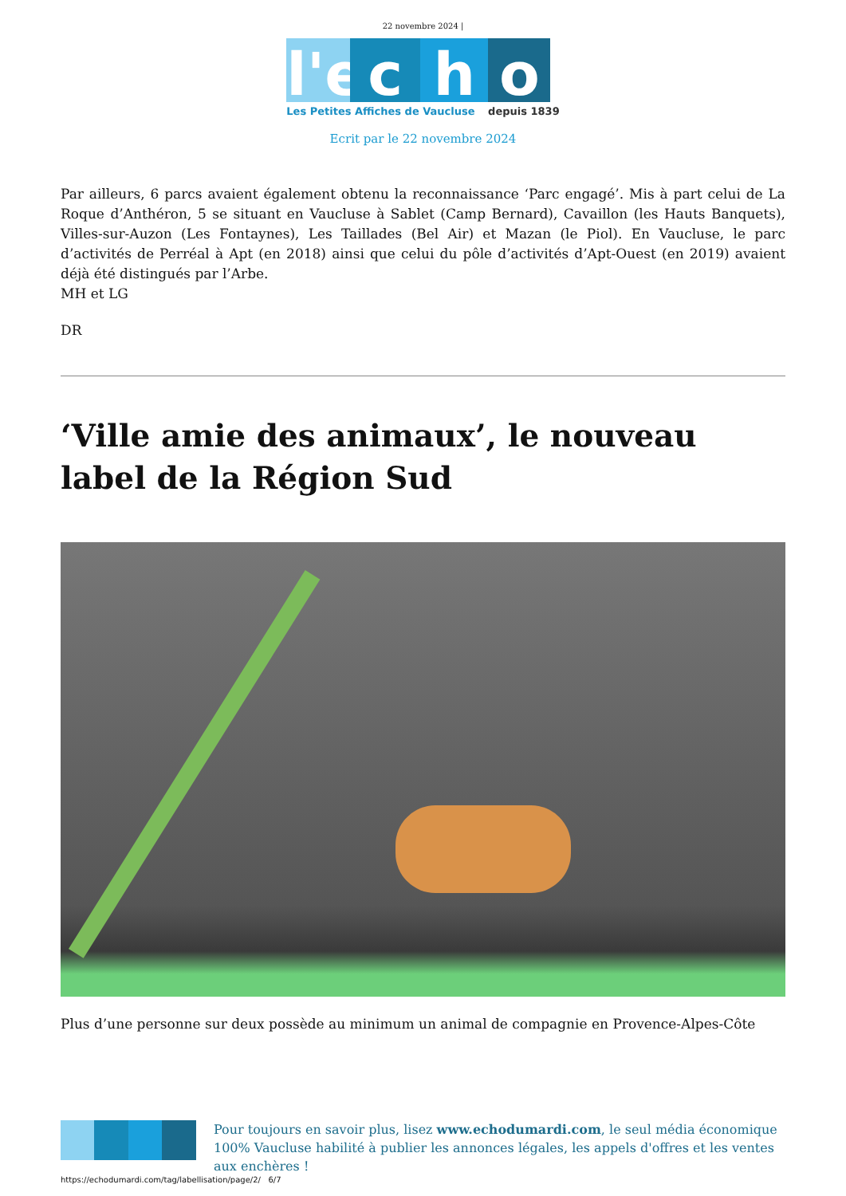22 novembre 2024 |
l'e c h o
Les Petites Affiches de Vaucluse depuis 1839
Ecrit par le 22 novembre 2024
Par ailleurs, 6 parcs avaient également obtenu la reconnaissance ‘Parc engagé’. Mis à part celui de La Roque d’Anthéron, 5 se situant en Vaucluse à Sablet (Camp Bernard), Cavaillon (les Hauts Banquets), Villes-sur-Auzon (Les Fontaynes), Les Taillades (Bel Air) et Mazan (le Piol). En Vaucluse, le parc d’activités de Perréal à Apt (en 2018) ainsi que celui du pôle d’activités d’Apt-Ouest (en 2019) avaient déjà été distingués par l’Arbe.
MH et LG
DR
‘Ville amie des animaux’, le nouveau label de la Région Sud
Plus d’une personne sur deux possède au minimum un animal de compagnie en Provence-Alpes-Côte
Pour toujours en savoir plus, lisez www.echodumardi.com, le seul média économique 100% Vaucluse habilité à publier les annonces légales, les appels d'offres et les ventes aux enchères !
https://echodumardi.com/tag/labellisation/page/2/ 6/7